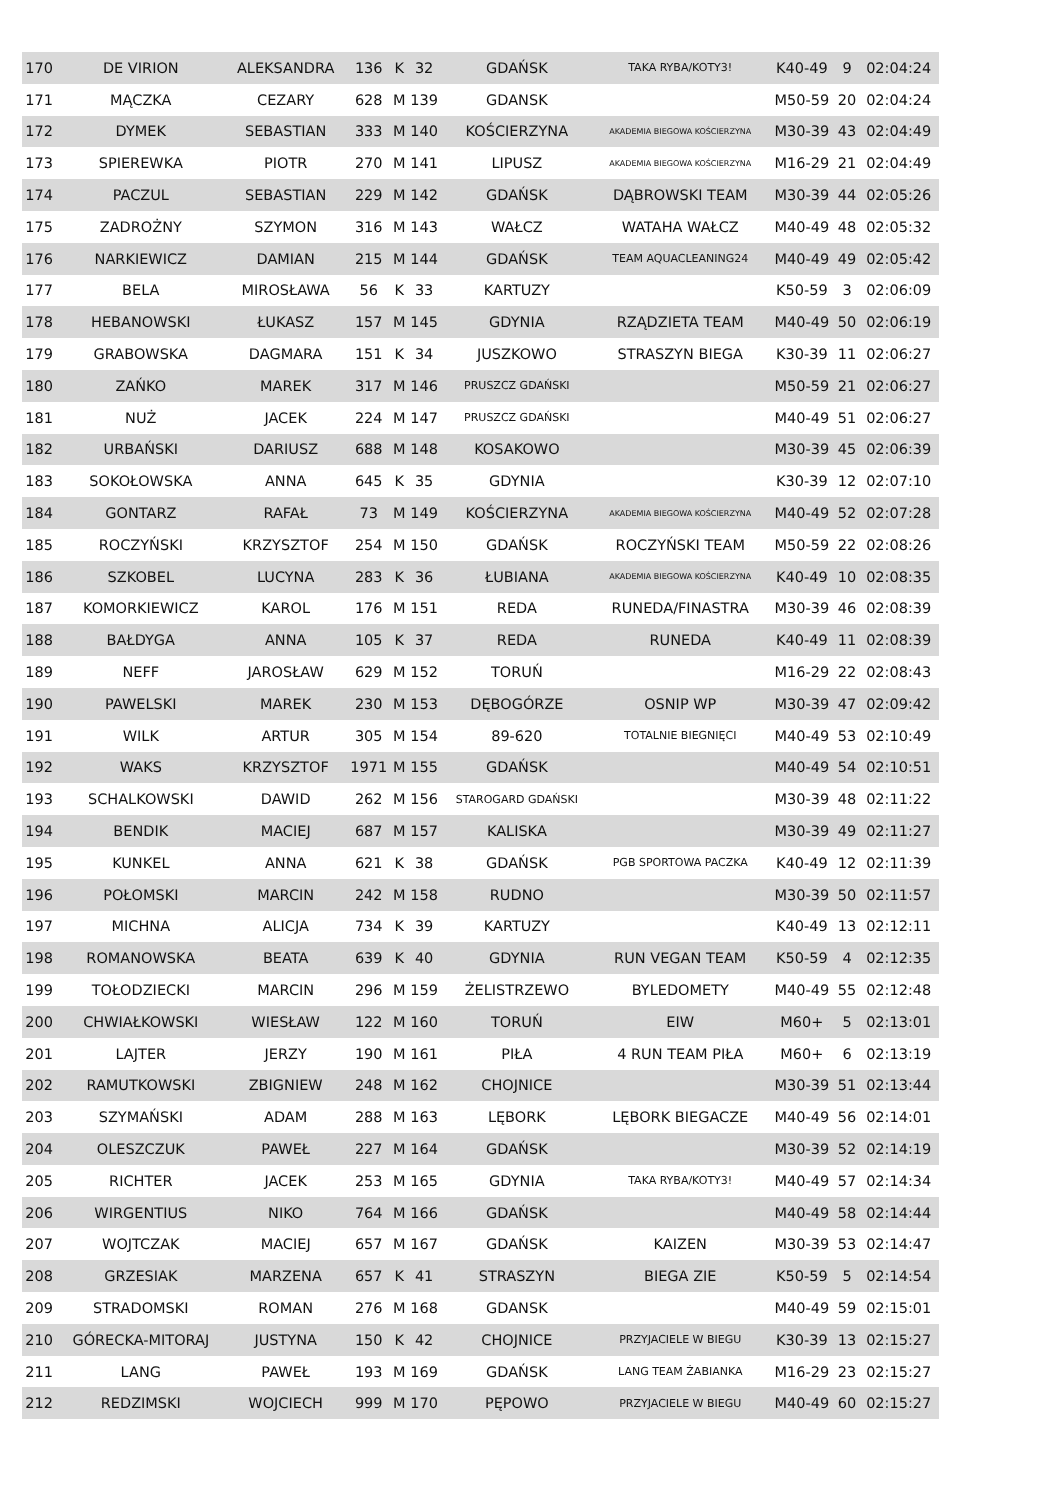| 170 | DE VIRION | ALEKSANDRA | 136 | K | 32 | GDAŃSK | TAKA RYBA/KOTY3! | K40-49 | 9 | 02:04:24 |
| 171 | MĄCZKA | CEZARY | 628 | M | 139 | GDANSK | | M50-59 | 20 | 02:04:24 |
| 172 | DYMEK | SEBASTIAN | 333 | M | 140 | KOŚCIERZYNA | AKADEMIA BIEGOWA KOŚCIERZYNA | M30-39 | 43 | 02:04:49 |
| 173 | SPIEREWKA | PIOTR | 270 | M | 141 | LIPUSZ | AKADEMIA BIEGOWA KOŚCIERZYNA | M16-29 | 21 | 02:04:49 |
| 174 | PACZUL | SEBASTIAN | 229 | M | 142 | GDAŃSK | DĄBROWSKI TEAM | M30-39 | 44 | 02:05:26 |
| 175 | ZADROŻNY | SZYMON | 316 | M | 143 | WAŁCZ | WATAHA WAŁCZ | M40-49 | 48 | 02:05:32 |
| 176 | NARKIEWICZ | DAMIAN | 215 | M | 144 | GDAŃSK | TEAM AQUACLEANING24 | M40-49 | 49 | 02:05:42 |
| 177 | BELA | MIROSŁAWA | 56 | K | 33 | KARTUZY | | K50-59 | 3 | 02:06:09 |
| 178 | HEBANOWSKI | ŁUKASZ | 157 | M | 145 | GDYNIA | RZĄDZIETA TEAM | M40-49 | 50 | 02:06:19 |
| 179 | GRABOWSKA | DAGMARA | 151 | K | 34 | JUSZKOWO | STRASZYN BIEGA | K30-39 | 11 | 02:06:27 |
| 180 | ZAŃKO | MAREK | 317 | M | 146 | PRUSZCZ GDAŃSKI | | M50-59 | 21 | 02:06:27 |
| 181 | NUŻ | JACEK | 224 | M | 147 | PRUSZCZ GDAŃSKI | | M40-49 | 51 | 02:06:27 |
| 182 | URBAŃSKI | DARIUSZ | 688 | M | 148 | KOSAKOWO | | M30-39 | 45 | 02:06:39 |
| 183 | SOKOŁOWSKA | ANNA | 645 | K | 35 | GDYNIA | | K30-39 | 12 | 02:07:10 |
| 184 | GONTARZ | RAFAŁ | 73 | M | 149 | KOŚCIERZYNA | AKADEMIA BIEGOWA KOŚCIERZYNA | M40-49 | 52 | 02:07:28 |
| 185 | ROCZYŃSKI | KRZYSZTOF | 254 | M | 150 | GDAŃSK | ROCZYŃSKI TEAM | M50-59 | 22 | 02:08:26 |
| 186 | SZKOBEL | LUCYNA | 283 | K | 36 | ŁUBIANA | AKADEMIA BIEGOWA KOŚCIERZYNA | K40-49 | 10 | 02:08:35 |
| 187 | KOMORKIEWICZ | KAROL | 176 | M | 151 | REDA | RUNEDA/FINASTRA | M30-39 | 46 | 02:08:39 |
| 188 | BAŁDYGA | ANNA | 105 | K | 37 | REDA | RUNEDA | K40-49 | 11 | 02:08:39 |
| 189 | NEFF | JAROSŁAW | 629 | M | 152 | TORUŃ | | M16-29 | 22 | 02:08:43 |
| 190 | PAWELSKI | MAREK | 230 | M | 153 | DĘBOGÓRZE | OSNIP WP | M30-39 | 47 | 02:09:42 |
| 191 | WILK | ARTUR | 305 | M | 154 | 89-620 | TOTALNIE BIEGNIĘCI | M40-49 | 53 | 02:10:49 |
| 192 | WAKS | KRZYSZTOF | 1971 | M | 155 | GDAŃSK | | M40-49 | 54 | 02:10:51 |
| 193 | SCHALKOWSKI | DAWID | 262 | M | 156 | STAROGARD GDAŃSKI | | M30-39 | 48 | 02:11:22 |
| 194 | BENDIK | MACIEJ | 687 | M | 157 | KALISKA | | M30-39 | 49 | 02:11:27 |
| 195 | KUNKEL | ANNA | 621 | K | 38 | GDAŃSK | PGB SPORTOWA PACZKA | K40-49 | 12 | 02:11:39 |
| 196 | POŁOMSKI | MARCIN | 242 | M | 158 | RUDNO | | M30-39 | 50 | 02:11:57 |
| 197 | MICHNA | ALICJA | 734 | K | 39 | KARTUZY | | K40-49 | 13 | 02:12:11 |
| 198 | ROMANOWSKA | BEATA | 639 | K | 40 | GDYNIA | RUN VEGAN TEAM | K50-59 | 4 | 02:12:35 |
| 199 | TOŁODZIECKI | MARCIN | 296 | M | 159 | ŻELISTRZEWO | BYLEDOMETY | M40-49 | 55 | 02:12:48 |
| 200 | CHWIAŁKOWSKI | WIESŁAW | 122 | M | 160 | TORUŃ | EIW | M60+ | 5 | 02:13:01 |
| 201 | LAJTER | JERZY | 190 | M | 161 | PIŁA | 4 RUN TEAM PIŁA | M60+ | 6 | 02:13:19 |
| 202 | RAMUTKOWSKI | ZBIGNIEW | 248 | M | 162 | CHOJNICE | | M30-39 | 51 | 02:13:44 |
| 203 | SZYMAŃSKI | ADAM | 288 | M | 163 | LĘBORK | LĘBORK BIEGACZE | M40-49 | 56 | 02:14:01 |
| 204 | OLESZCZUK | PAWEŁ | 227 | M | 164 | GDAŃSK | | M30-39 | 52 | 02:14:19 |
| 205 | RICHTER | JACEK | 253 | M | 165 | GDYNIA | TAKA RYBA/KOTY3! | M40-49 | 57 | 02:14:34 |
| 206 | WIRGENTIUS | NIKO | 764 | M | 166 | GDAŃSK | | M40-49 | 58 | 02:14:44 |
| 207 | WOJTCZAK | MACIEJ | 657 | M | 167 | GDAŃSK | KAIZEN | M30-39 | 53 | 02:14:47 |
| 208 | GRZESIAK | MARZENA | 657 | K | 41 | STRASZYN | BIEGA ZIE | K50-59 | 5 | 02:14:54 |
| 209 | STRADOMSKI | ROMAN | 276 | M | 168 | GDANSK | | M40-49 | 59 | 02:15:01 |
| 210 | GÓRECKA-MITORAJ | JUSTYNA | 150 | K | 42 | CHOJNICE | PRZYJACIELE W BIEGU | K30-39 | 13 | 02:15:27 |
| 211 | LANG | PAWEŁ | 193 | M | 169 | GDAŃSK | LANG TEAM ŻABIANKA | M16-29 | 23 | 02:15:27 |
| 212 | REDZIMSKI | WOJCIECH | 999 | M | 170 | PĘPOWO | PRZYJACIELE W BIEGU | M40-49 | 60 | 02:15:27 |